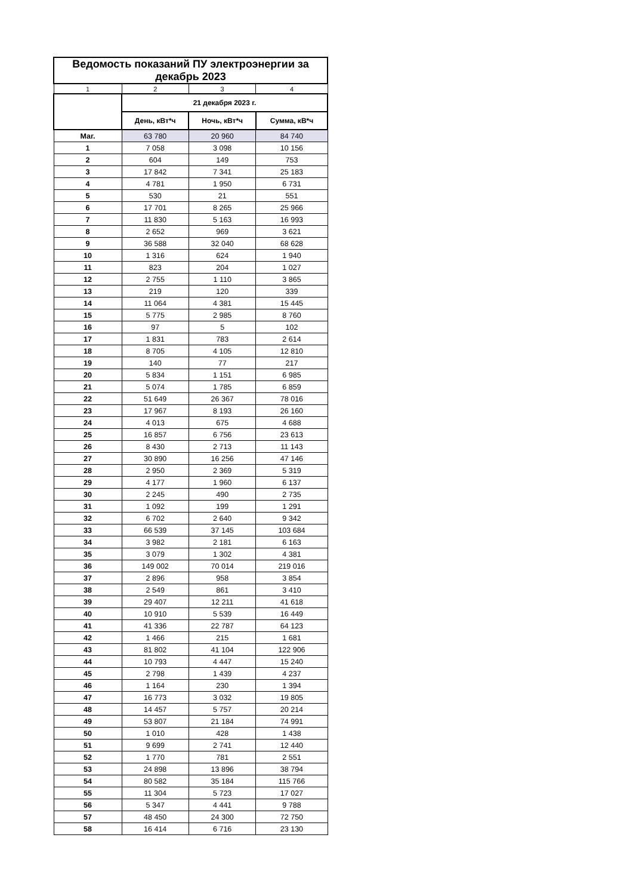| Ведомость показаний ПУ электроэнергии за декабрь 2023 | | | |
| --- | --- | --- | --- |
| 1 | 2 | 3 | 4 |
| | 21 декабря 2023 г. | | |
| | День, кВт*ч | Ночь, кВт*ч | Сумма, кВ*ч |
| Маг. | 63 780 | 20 960 | 84 740 |
| 1 | 7 058 | 3 098 | 10 156 |
| 2 | 604 | 149 | 753 |
| 3 | 17 842 | 7 341 | 25 183 |
| 4 | 4 781 | 1 950 | 6 731 |
| 5 | 530 | 21 | 551 |
| 6 | 17 701 | 8 265 | 25 966 |
| 7 | 11 830 | 5 163 | 16 993 |
| 8 | 2 652 | 969 | 3 621 |
| 9 | 36 588 | 32 040 | 68 628 |
| 10 | 1 316 | 624 | 1 940 |
| 11 | 823 | 204 | 1 027 |
| 12 | 2 755 | 1 110 | 3 865 |
| 13 | 219 | 120 | 339 |
| 14 | 11 064 | 4 381 | 15 445 |
| 15 | 5 775 | 2 985 | 8 760 |
| 16 | 97 | 5 | 102 |
| 17 | 1 831 | 783 | 2 614 |
| 18 | 8 705 | 4 105 | 12 810 |
| 19 | 140 | 77 | 217 |
| 20 | 5 834 | 1 151 | 6 985 |
| 21 | 5 074 | 1 785 | 6 859 |
| 22 | 51 649 | 26 367 | 78 016 |
| 23 | 17 967 | 8 193 | 26 160 |
| 24 | 4 013 | 675 | 4 688 |
| 25 | 16 857 | 6 756 | 23 613 |
| 26 | 8 430 | 2 713 | 11 143 |
| 27 | 30 890 | 16 256 | 47 146 |
| 28 | 2 950 | 2 369 | 5 319 |
| 29 | 4 177 | 1 960 | 6 137 |
| 30 | 2 245 | 490 | 2 735 |
| 31 | 1 092 | 199 | 1 291 |
| 32 | 6 702 | 2 640 | 9 342 |
| 33 | 66 539 | 37 145 | 103 684 |
| 34 | 3 982 | 2 181 | 6 163 |
| 35 | 3 079 | 1 302 | 4 381 |
| 36 | 149 002 | 70 014 | 219 016 |
| 37 | 2 896 | 958 | 3 854 |
| 38 | 2 549 | 861 | 3 410 |
| 39 | 29 407 | 12 211 | 41 618 |
| 40 | 10 910 | 5 539 | 16 449 |
| 41 | 41 336 | 22 787 | 64 123 |
| 42 | 1 466 | 215 | 1 681 |
| 43 | 81 802 | 41 104 | 122 906 |
| 44 | 10 793 | 4 447 | 15 240 |
| 45 | 2 798 | 1 439 | 4 237 |
| 46 | 1 164 | 230 | 1 394 |
| 47 | 16 773 | 3 032 | 19 805 |
| 48 | 14 457 | 5 757 | 20 214 |
| 49 | 53 807 | 21 184 | 74 991 |
| 50 | 1 010 | 428 | 1 438 |
| 51 | 9 699 | 2 741 | 12 440 |
| 52 | 1 770 | 781 | 2 551 |
| 53 | 24 898 | 13 896 | 38 794 |
| 54 | 80 582 | 35 184 | 115 766 |
| 55 | 11 304 | 5 723 | 17 027 |
| 56 | 5 347 | 4 441 | 9 788 |
| 57 | 48 450 | 24 300 | 72 750 |
| 58 | 16 414 | 6 716 | 23 130 |